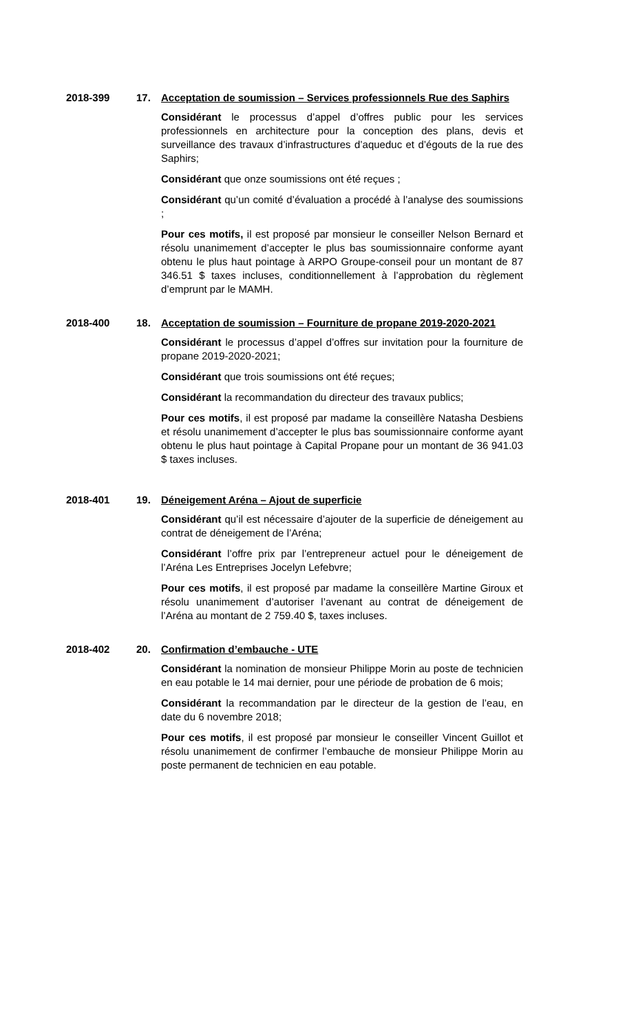2018-399 17. Acceptation de soumission – Services professionnels Rue des Saphirs
Considérant le processus d’appel d’offres public pour les services professionnels en architecture pour la conception des plans, devis et surveillance des travaux d’infrastructures d’aqueduc et d’égouts de la rue des Saphirs;
Considérant que onze soumissions ont été reçues ;
Considérant qu’un comité d’évaluation a procédé à l’analyse des soumissions ;
Pour ces motifs, il est proposé par monsieur le conseiller Nelson Bernard et résolu unanimement d’accepter le plus bas soumissionnaire conforme ayant obtenu le plus haut pointage à ARPO Groupe-conseil pour un montant de 87 346.51 $ taxes incluses, conditionnellement à l’approbation du règlement d’emprunt par le MAMH.
2018-400 18. Acceptation de soumission – Fourniture de propane 2019-2020-2021
Considérant le processus d’appel d’offres sur invitation pour la fourniture de propane 2019-2020-2021;
Considérant que trois soumissions ont été reçues;
Considérant la recommandation du directeur des travaux publics;
Pour ces motifs, il est proposé par madame la conseillère Natasha Desbiens et résolu unanimement d’accepter le plus bas soumissionnaire conforme ayant obtenu le plus haut pointage à Capital Propane pour un montant de 36 941.03 $ taxes incluses.
2018-401 19. Déneigement Aréna – Ajout de superficie
Considérant qu’il est nécessaire d’ajouter de la superficie de déneigement au contrat de déneigement de l’Aréna;
Considérant l’offre prix par l’entrepreneur actuel pour le déneigement de l’Aréna Les Entreprises Jocelyn Lefebvre;
Pour ces motifs, il est proposé par madame la conseillère Martine Giroux et résolu unanimement d’autoriser l’avenant au contrat de déneigement de l’Aréna au montant de 2 759.40 $, taxes incluses.
2018-402 20. Confirmation d’embauche - UTE
Considérant la nomination de monsieur Philippe Morin au poste de technicien en eau potable le 14 mai dernier, pour une période de probation de 6 mois;
Considérant la recommandation par le directeur de la gestion de l’eau, en date du 6 novembre 2018;
Pour ces motifs, il est proposé par monsieur le conseiller Vincent Guillot et résolu unanimement de confirmer l’embauche de monsieur Philippe Morin au poste permanent de technicien en eau potable.